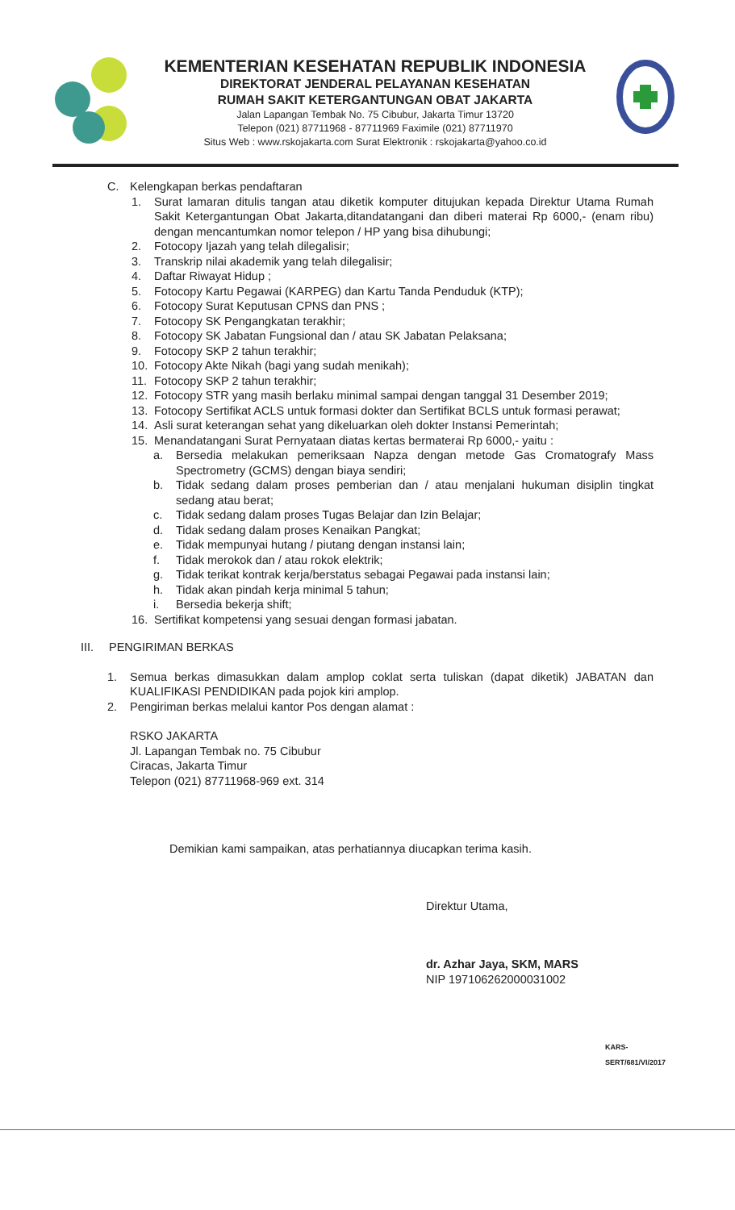KEMENTERIAN KESEHATAN REPUBLIK INDONESIA
DIREKTORAT JENDERAL PELAYANAN KESEHATAN
RUMAH SAKIT KETERGANTUNGAN OBAT JAKARTA
Jalan Lapangan Tembak No. 75 Cibubur, Jakarta Timur 13720
Telepon (021) 87711968 - 87711969 Faximile (021) 87711970
Situs Web : www.rskojakarta.com Surat Elektronik : rskojakarta@yahoo.co.id
C. Kelengkapan berkas pendaftaran
1. Surat lamaran ditulis tangan atau diketik komputer ditujukan kepada Direktur Utama Rumah Sakit Ketergantungan Obat Jakarta,ditandatangani dan diberi materai Rp 6000,- (enam ribu) dengan mencantumkan nomor telepon / HP yang bisa dihubungi;
2. Fotocopy Ijazah yang telah dilegalisir;
3. Transkrip nilai akademik yang telah dilegalisir;
4. Daftar Riwayat Hidup ;
5. Fotocopy Kartu Pegawai (KARPEG) dan Kartu Tanda Penduduk (KTP);
6. Fotocopy Surat Keputusan CPNS dan PNS ;
7. Fotocopy SK Pengangkatan terakhir;
8. Fotocopy SK Jabatan Fungsional dan / atau SK Jabatan Pelaksana;
9. Fotocopy SKP 2 tahun terakhir;
10. Fotocopy Akte Nikah (bagi yang sudah menikah);
11. Fotocopy SKP 2 tahun terakhir;
12. Fotocopy STR yang masih berlaku minimal sampai dengan tanggal 31 Desember 2019;
13. Fotocopy Sertifikat ACLS untuk formasi dokter dan Sertifikat BCLS untuk formasi perawat;
14. Asli surat keterangan sehat yang dikeluarkan oleh dokter Instansi Pemerintah;
15. Menandatangani Surat Pernyataan diatas kertas bermaterai Rp 6000,- yaitu :
a. Bersedia melakukan pemeriksaan Napza dengan metode Gas Cromatografy Mass Spectrometry (GCMS) dengan biaya sendiri;
b. Tidak sedang dalam proses pemberian dan / atau menjalani hukuman disiplin tingkat sedang atau berat;
c. Tidak sedang dalam proses Tugas Belajar dan Izin Belajar;
d. Tidak sedang dalam proses Kenaikan Pangkat;
e. Tidak mempunyai hutang / piutang dengan instansi lain;
f. Tidak merokok dan / atau rokok elektrik;
g. Tidak terikat kontrak kerja/berstatus sebagai Pegawai pada instansi lain;
h. Tidak akan pindah kerja minimal 5 tahun;
i. Bersedia bekerja shift;
16. Sertifikat kompetensi yang sesuai dengan formasi jabatan.
III. PENGIRIMAN BERKAS
1. Semua berkas dimasukkan dalam amplop coklat serta tuliskan (dapat diketik) JABATAN dan KUALIFIKASI PENDIDIKAN pada pojok kiri amplop.
2. Pengiriman berkas melalui kantor Pos dengan alamat :
RSKO JAKARTA
Jl. Lapangan Tembak no. 75 Cibubur
Ciracas, Jakarta Timur
Telepon (021) 87711968-969 ext. 314
Demikian kami sampaikan, atas perhatiannya diucapkan terima kasih.
Direktur Utama,
dr. Azhar Jaya, SKM, MARS
NIP 197106262000031002
KARS-SERT/681/VI/2017